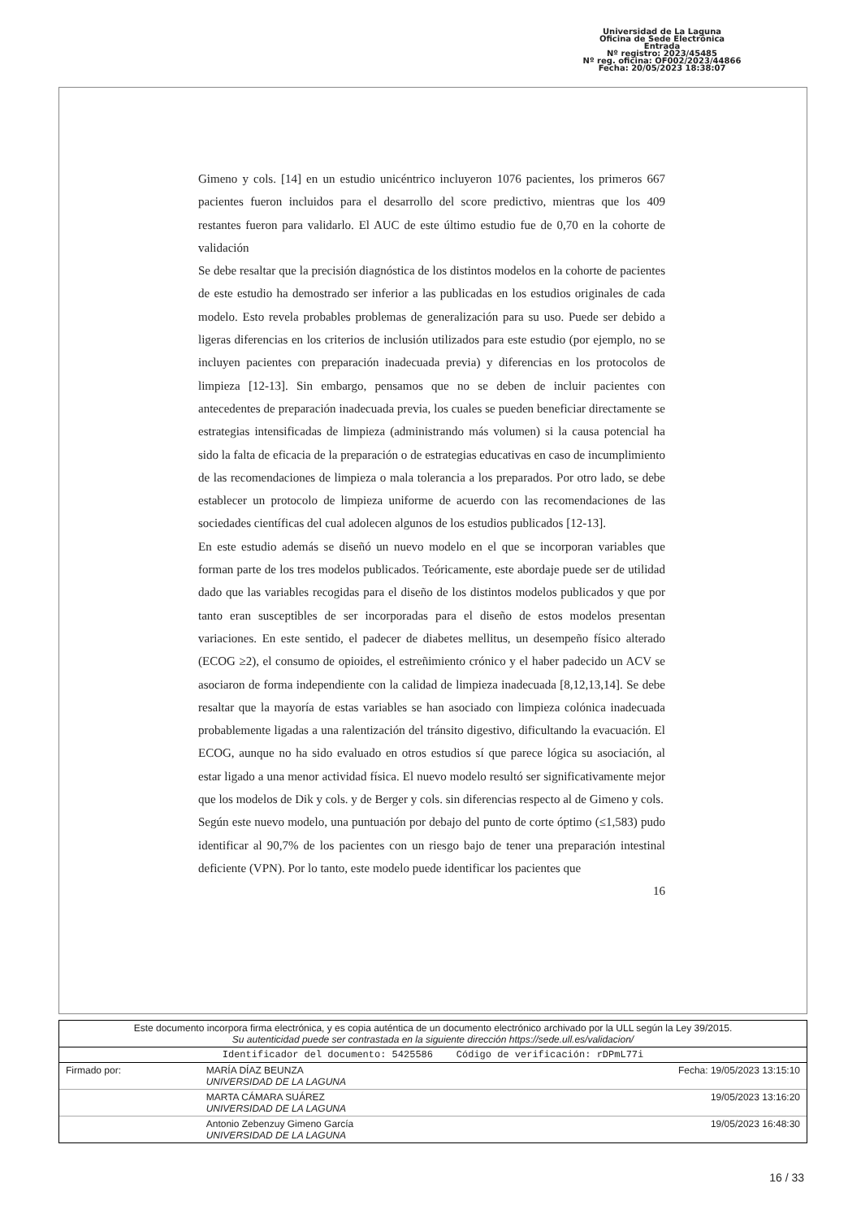Universidad de La Laguna
Oficina de Sede Electrónica
Entrada
Nº registro: 2023/45485
Nº reg. oficina: OF002/2023/44866
Fecha: 20/05/2023 18:38:07
Gimeno y cols. [14] en un estudio unicéntrico incluyeron 1076 pacientes, los primeros 667 pacientes fueron incluidos para el desarrollo del score predictivo, mientras que los 409 restantes fueron para validarlo. El AUC de este último estudio fue de 0,70 en la cohorte de validación
Se debe resaltar que la precisión diagnóstica de los distintos modelos en la cohorte de pacientes de este estudio ha demostrado ser inferior a las publicadas en los estudios originales de cada modelo. Esto revela probables problemas de generalización para su uso. Puede ser debido a ligeras diferencias en los criterios de inclusión utilizados para este estudio (por ejemplo, no se incluyen pacientes con preparación inadecuada previa) y diferencias en los protocolos de limpieza [12-13]. Sin embargo, pensamos que no se deben de incluir pacientes con antecedentes de preparación inadecuada previa, los cuales se pueden beneficiar directamente se estrategias intensificadas de limpieza (administrando más volumen) si la causa potencial ha sido la falta de eficacia de la preparación o de estrategias educativas en caso de incumplimiento de las recomendaciones de limpieza o mala tolerancia a los preparados. Por otro lado, se debe establecer un protocolo de limpieza uniforme de acuerdo con las recomendaciones de las sociedades científicas del cual adolecen algunos de los estudios publicados [12-13].
En este estudio además se diseñó un nuevo modelo en el que se incorporan variables que forman parte de los tres modelos publicados. Teóricamente, este abordaje puede ser de utilidad dado que las variables recogidas para el diseño de los distintos modelos publicados y que por tanto eran susceptibles de ser incorporadas para el diseño de estos modelos presentan variaciones. En este sentido, el padecer de diabetes mellitus, un desempeño físico alterado (ECOG ≥2), el consumo de opioides, el estreñimiento crónico y el haber padecido un ACV se asociaron de forma independiente con la calidad de limpieza inadecuada [8,12,13,14]. Se debe resaltar que la mayoría de estas variables se han asociado con limpieza colónica inadecuada probablemente ligadas a una ralentización del tránsito digestivo, dificultando la evacuación. El ECOG, aunque no ha sido evaluado en otros estudios sí que parece lógica su asociación, al estar ligado a una menor actividad física. El nuevo modelo resultó ser significativamente mejor que los modelos de Dik y cols. y de Berger y cols. sin diferencias respecto al de Gimeno y cols.
Según este nuevo modelo, una puntuación por debajo del punto de corte óptimo (≤1,583) pudo identificar al 90,7% de los pacientes con un riesgo bajo de tener una preparación intestinal deficiente (VPN). Por lo tanto, este modelo puede identificar los pacientes que
16
| Este documento incorpora firma electrónica, y es copia auténtica de un documento electrónico archivado por la ULL según la Ley 39/2015. Su autenticidad puede ser contrastada en la siguiente dirección https://sede.ull.es/validacion/ | | |
| Identificador del documento: 5425586 Código de verificación: rDPmL77i | | |
| Firmado por: | MARÍA DÍAZ BEUNZA UNIVERSIDAD DE LA LAGUNA | Fecha: 19/05/2023 13:15:10 |
| | MARTA CÁMARA SUÁREZ UNIVERSIDAD DE LA LAGUNA | 19/05/2023 13:16:20 |
| | Antonio Zebenzuy Gimeno García UNIVERSIDAD DE LA LAGUNA | 19/05/2023 16:48:30 |
16 / 33